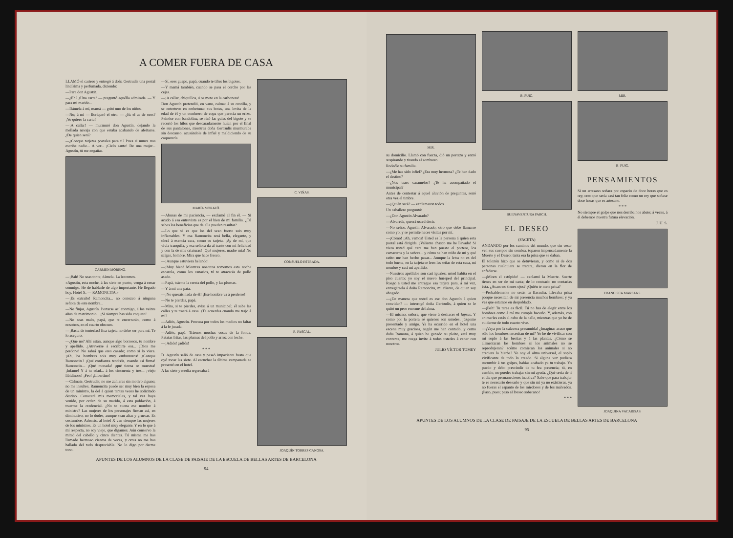A COMER FUERA DE CASA
LLAMÓ el cartero y entregó á doña Gertrudis una postal lindísima y perfumada, diciendo:
—Para don Agustín.
—¿Eh? ¿Una carta? — preguntó aquélla admirada. — Y para mi marido...
—Dámela á mí, mamá — gritó uno de los niños.
—No; á mí — lloriqueó el otro. — ¿Es el as de oros? ¡Yo quiero la carta!
—¡A callar! — murmuró don Agustín, dejando la mellada navaja con que estaba acabando de afeitarse. ¿De quien será?
—¿Conque tarjetas postales para ti? Pues si nunca nos escribe nadie... A ver... ¡Cielo santo! De una mujer... Agustín, tú me engañas.
CARMEN MORENO.
—¡Bah! No seas tonta; dámela. La leeremos.
«Agustín, esta noche, á las siete en punto, venga á cenar conmigo. He de hablarle de algo importante. He llegado hoy. Hotel X. — RAMONCITA.»
—¡Es extraño! Ramoncita... no conozco á ninguna señora de este nombre...
—No finjas, Agustín. Portarse así conmigo, á los veinte años de matrimonio... ¡Si siempre has sido coqueto!
—No seas malo, papá, que te encerrarán, como á nosotros, en el cuarto obscuro.
—¡Basta de tonterías! Esa tarjeta no debe ser para mí. Te lo aseguro.
—¿Que no? Ahí están, aunque algo borrosos, tu nombre y apellido. ¿Atreverse á escribirte esa... ¡Dios me perdone! No sabrá que eres casado; como si lo viera. ¡Ah, los hombres sois muy embusteros! ¿Conque Ramoncita? ¡Qué confianza tendréis, cuando así firma! Ramoncita... ¡Qué monada! ¡qué tierna se muestra! ¡Infame! Y á tu edad... á los cincuenta y tres... ¡viejo libidinoso! ¡Feo! ¡Libertino!
—Cálmate, Gertrudis; no me zahieras sin motivo alguno; no me insultes. Ramoncita puede ser muy bien la esposa de un ministro, la del á quien tantas veces he solicitado destino. Conocerá mis memoriales, y tal vez haya venido, por orden de su marido, á esta población, á traerme la credencial. ¿No te suena ese nombre á ministra? Las mujeres de los personajes firman así, en diminutivo, no lo dudes, aunque sean altas y gruesas. Es costumbre. Además, al hotel X van siempre las mujeres de los ministros. Es un hotel muy elegante. Y en lo que á mí respecta, no soy viejo, que digamos. Aún conservo la mitad del cabello y cinco dientes. Tú misma me has llamado hermoso cientos de veces, y otras no me has hallado del todo despreciable. No lo digo por darme tono.
—Sí, eres guapo, papá, cuando te tiñes los bigotes.
—Y mamá también, cuando se pasa el corcho por las cejas.
—¡A callar, chiquillos, ú os meto en la carbonera!
Don Agustín pretendió, en vano, calmar á su costilla, y se entretuvo en embetunar sus botas, una levita de la edad de él y un sombrero de copa que parecía un erizo. Peinóse con bandolina, se rizó las guías del bigote y se recortó los hilos que descaradamente huían por el final de sus pantalones, mientras doña Gertrudis murmuraba sin descanso, acusándole de infiel y maldiciendo de su coquetería.
MARÍA MORATÓ.
—Abusas de mi paciencia, — exclamó al fin él. — Si acudo á esa entrevista es por el bien de mi familia. ¿Tú sabes los beneficios que de ella pueden resultar?
—Lo que sé es que los del sexo fuerte sois muy inflamables. Y esa Ramoncita será bella, elegante, y olerá á esencia cara, como su tarjeta. ¡Ay de mí, que vivía tranquila, y esa señora da al traste con mi felicidad y con la de mis criaturas! ¡Qué mujeres, madre mía! No salgas, hombre. Mira que hace fresco.
—¡Aunque estuviera helando!
—¡Muy bien! Mientras nosotros tomemos esta noche escarola, como los canarios, tú te atracarás de pollo asado.
—Papá, tráeme la cresta del pollo, y las plumas.
—Y á mí una pata.
—¡No queráis nada de él! ¡Ese hombre va á perderse!
—No te pierdas, papá.
—Mira, si te pierdes, avisa á un municipal; él sabe las calles y te traerá á casa. ¿Te acuerdas cuando me trajo á mí?
—Adiós, Agustín. Procura por todos los medios no faltar á la fe jurada.
—Adiós, papá. Tráenos muchas cosas de la fonda. Patatas fritas, las plumas del pollo y arroz con leche.
—¡Adiós! ¡adiós!
* * *
D. Agustín salió de casa y paseó impaciente hasta que oyó tocar las siete. Al escuchar la última campanada se presentó en el hotel.
A las siete y media regresaba á
C. VIÑAS.
CONSUELO ESTRADA.
R. PASCAL.
JOAQUÍN TORRES CANOSA.
APUNTES DE LOS ALUMNOS DE LA CLASE DE PAISAJE DE LA ESCUELA DE BELLAS ARTES DE BARCELONA
94
MIR.
su domicilio. Llamó con fuerza, dió un portazo y entró suspirando y tirando el sombrero.
Rodeóle su familia.
—¿Me has sido infiel? ¿Era muy hermosa? ¿Te han dado el destino?
—¿Nos traes caramelos? ¿Te ha acompañado el municipal?
Antes de contestar á aquel aluvión de preguntas, sonó otra vez el timbre.
—¿Quién será? — exclamaron todos.
Un caballero preguntó:
—¿Don Agustín Alvarado?
—Alvareda, querrá usted decir.
—No señor. Agustín Alvarado; otro que debe llamarse como yo, y se permite hacer visitas por mí.
—¡Cómo! ¡Ah, vamos! Usted es la persona á quien esta postal está dirigida. ¡Valiente chasco me he llevado! Si viera usted qué cara me han puesto el portero, los camareros y la señora... y cómo se han reído de mí y qué ratito me han hecho pasar... Aunque la letra no es del todo buena, en la tarjeta se leen las señas de esta casa, mi nombre y casi mi apellido.
—Nuestros apellidos son casi iguales; usted habita en el piso cuarto; yo soy el nuevo huésped del principal. Ruego á usted me entregue esa tarjeta para, á mi vez, entregársela á doña Ramoncita, mi cliente, de quien soy abogado.
—¿De manera que usted es ese don Agustín á quien convidan? — interrogó doña Gertrudis, á quien se le quitó un peso enorme del alma.
—El mismo, señora, que viene á deshacer el lapsus. Y como por la portera sé quienes son ustedes, júzgome presentado y amigo. Ya ha ocurrido en el hotel una escena muy graciosa, según me han contado, y como doña Ramona, á quien he ganado su pleito, está muy contenta, me ruega invite á todos ustedes á cenar con nosotros.
JULIO VÍCTOR TOMEY
B. PUIG.
BUENAVENTURA PARCH.
EL DESEO
(FACETA)
ANDANDO por los caminos del mundo, que sin cesar ven sus cuerpos sin sombra, toparon impensadamente la Muerte y el Deseo: tanta era la prisa que se daban.
El tolozón hizo que se detuvieran, y como si de dos personas cualquiera se tratara, dieron en la flor de enfadarse.
—¡Miren el estúpido! — exclamó la Muerte. Suerte tienes en ser de mi casta; de lo contrario no contarías ésta. ¿Acaso no tienes ojos? ¿Quién te mete prisa?
—Probablemente no serás tu flacucha. Llevaba prisa porque necesitan de mi presencia muchos hombres; y ya ves que estamos en despoblado.
—¡Bah! Tu tarea es fácil. Tú no has de elegir entre los hombres como á mí me cumple hacerlo. Y, además, con animarles estás al cabo de la calle, mientras que yo he de cuidarme de todo cuanto vive.
—¡Vaya por la calavera presumida! ¿Imaginas acaso que sólo los hombres necesitan de mí? Yo he de vivificar con mi soplo á las bestias y á las plantas. ¿Cómo se alimentaran los hombres si los animales no se reprodujeran? ¿cómo comieran los animales si no creciera la hierba? Yo soy el alma universal, el soplo vivificante de todo lo creado. Si alguna vez pudiera sucumbir á tus golpes, habías acabado ya tu trabajo. Yo puedo y debo prescindir de tu fea presencia; tú, en cambio, no puedes trabajar sin mi ayuda. ¿Qué sería de ti el día que permanecieses inactiva? Sabe que para trabajar te es necesario desearlo y que sin mí ya no existieras, ya no fueras el espanto de los miedosos y de los malvados. ¡Paso, pues; paso al Deseo soberano!
* * *
MIR.
B. PUIG.
PENSAMIENTOS
Si un artesano soñara por espacio de doce horas que es rey, creo que sería casi tan feliz como un rey que soñase doce horas que es artesano.
* * *
No siempre el golpe que nos derriba nos abate; á veces, á él debemos nuestra futura elevación.
J. U. S.
FRANCISCA MARSANS.
JOAQUINA VACARISAS.
APUNTES DE LOS ALUMNOS DE LA CLASE DE PAISAJE DE LA ESCUELA DE BELLAS ARTES DE BARCELONA
95